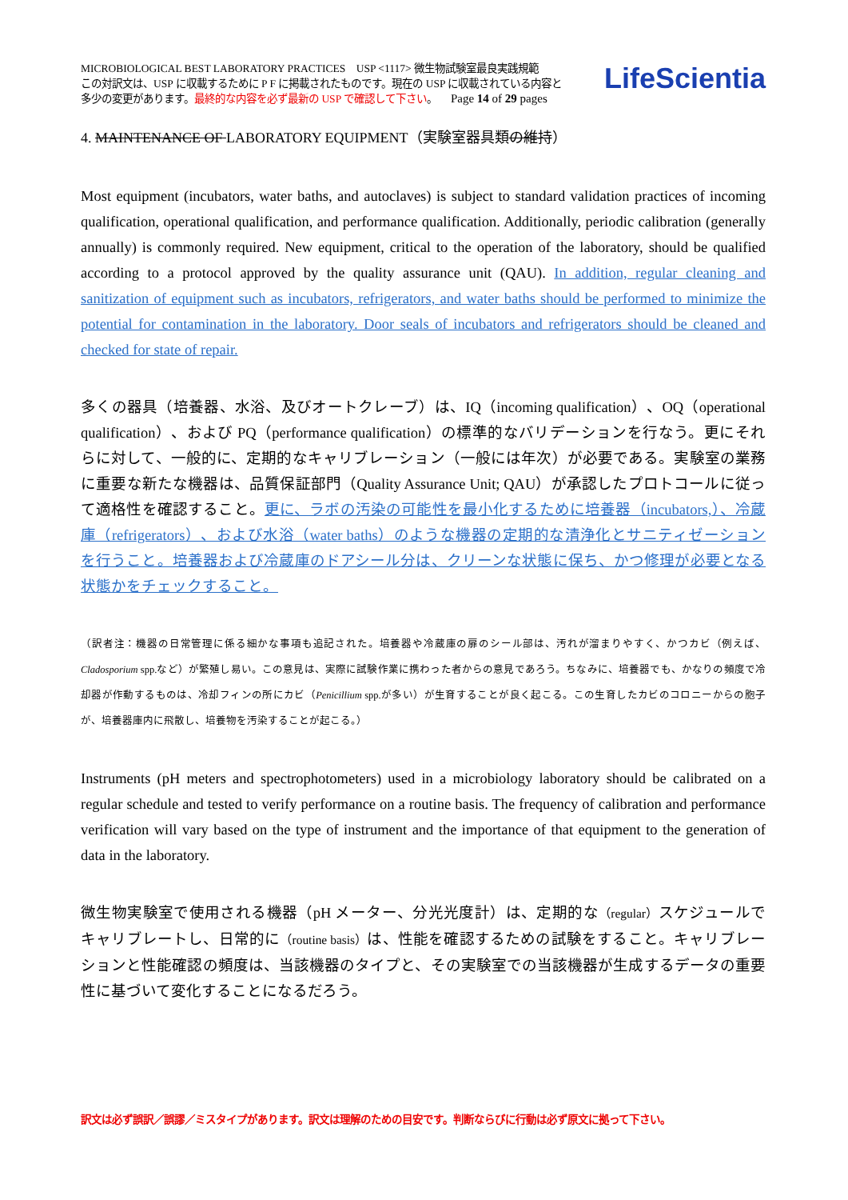MICROBIOLOGICAL BEST LABORATORY PRACTICES USP <1117> 微生物試験室最良実践規範
この対訳文は、USP に収載するために P F に掲載されたものです。現在の USP に収載されている内容と
多少の変更があります。最終的な内容を必ず最新の USP で確認して下さい。 Page 14 of 29 pages
LifeScientia
4. MAINTENANCE OF LABORATORY EQUIPMENT（実験室器具類の維持）
Most equipment (incubators, water baths, and autoclaves) is subject to standard validation practices of incoming qualification, operational qualification, and performance qualification. Additionally, periodic calibration (generally annually) is commonly required. New equipment, critical to the operation of the laboratory, should be qualified according to a protocol approved by the quality assurance unit (QAU). In addition, regular cleaning and sanitization of equipment such as incubators, refrigerators, and water baths should be performed to minimize the potential for contamination in the laboratory. Door seals of incubators and refrigerators should be cleaned and checked for state of repair.
多くの器具（培養器、水浴、及びオートクレーブ）は、IQ（incoming qualification）、OQ（operational qualification）、および PQ（performance qualification）の標準的なバリデーションを行なう。更にそれらに対して、一般的に、定期的なキャリブレーション（一般には年次）が必要である。実験室の業務に重要な新たな機器は、品質保証部門（Quality Assurance Unit; QAU）が承認したプロトコールに従って適格性を確認すること。更に、ラボの汚染の可能性を最小化するために培養器（incubators,）、冷蔵庫（refrigerators）、および水浴（water baths）のような機器の定期的な清浄化とサニティゼーションを行うこと。培養器および冷蔵庫のドアシール分は、クリーンな状態に保ち、かつ修理が必要となる状態かをチェックすること。
（訳者注：機器の日常管理に係る細かな事項も追記された。培養器や冷蔵庫の扉のシール部は、汚れが溜まりやすく、かつカビ（例えば、Cladosporium spp.など）が繁殖し易い。この意見は、実際に試験作業に携わった者からの意見であろう。ちなみに、培養器でも、かなりの頻度で冷却器が作動するものは、冷却フィンの所にカビ（Penicillium spp.が多い）が生育することが良く起こる。この生育したカビのコロニーからの胞子が、培養器庫内に飛散し、培養物を汚染することが起こる。）
Instruments (pH meters and spectrophotometers) used in a microbiology laboratory should be calibrated on a regular schedule and tested to verify performance on a routine basis. The frequency of calibration and performance verification will vary based on the type of instrument and the importance of that equipment to the generation of data in the laboratory.
微生物実験室で使用される機器（pH メーター、分光光度計）は、定期的な（regular）スケジュールでキャリブレートし、日常的に（routine basis）は、性能を確認するための試験をすること。キャリブレーションと性能確認の頻度は、当該機器のタイプと、その実験室での当該機器が生成するデータの重要性に基づいて変化することになるだろう。
訳文は必ず誤訳／誤謬／ミスタイプがあります。訳文は理解のための目安です。判断ならびに行動は必ず原文に拠って下さい。